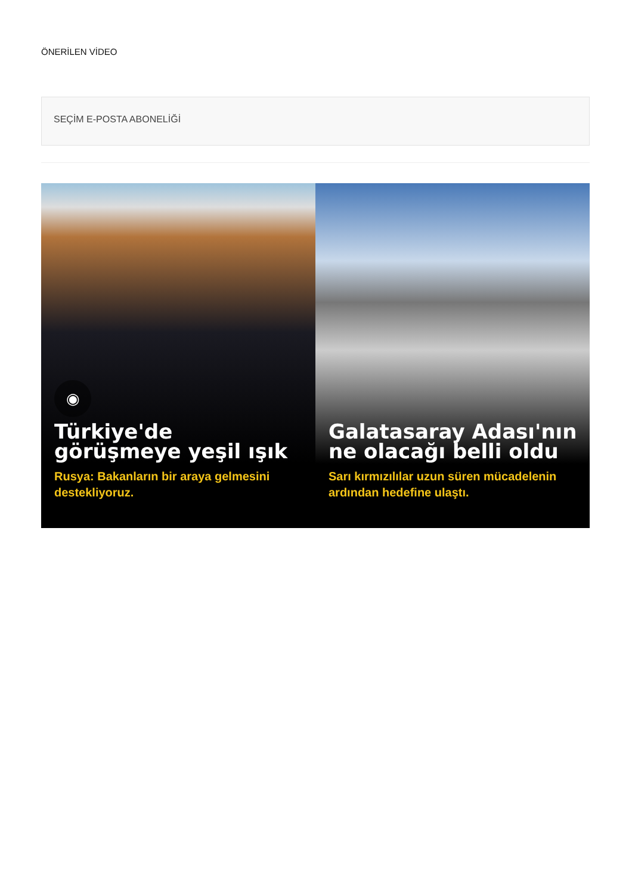ÖNERİLEN VİDEO
SEÇİM E-POSTA ABONELİĞİ
◉
Türkiye'de görüşmeye yeşil ışık
Rusya: Bakanların bir araya gelmesini destekliyoruz.
Galatasaray Adası'nın ne olacağı belli oldu
Sarı kırmızılılar uzun süren mücadelenin ardından hedefine ulaştı.